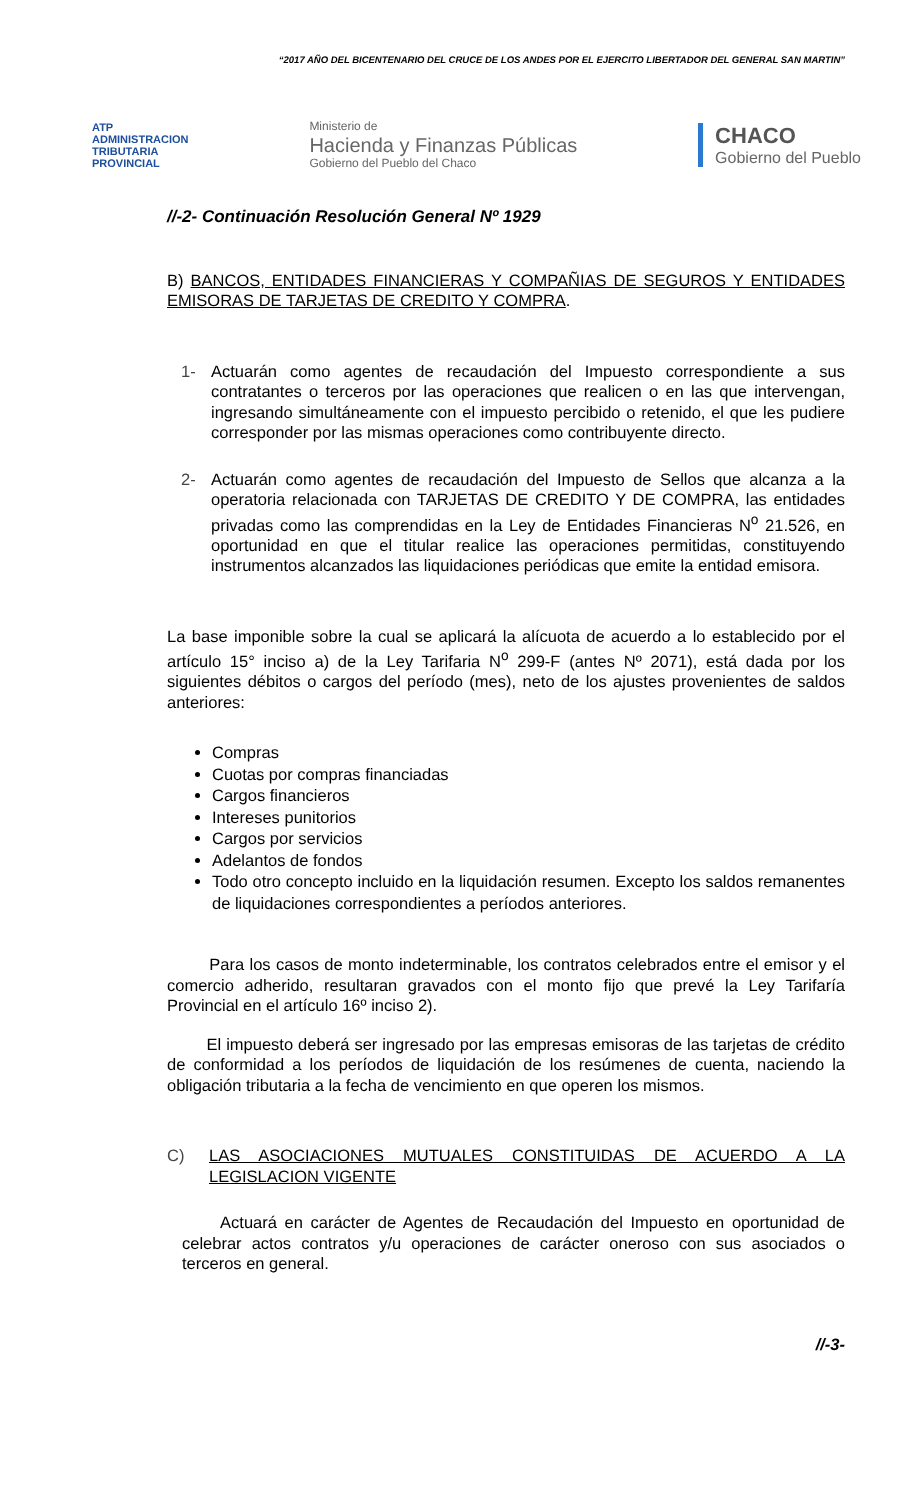“2017 AÑO DEL BICENTENARIO DEL CRUCE DE LOS ANDES POR EL EJERCITO LIBERTADOR DEL GENERAL SAN MARTIN”
ATP
ADMINISTRACION
TRIBUTARIA
PROVINCIAL
Ministerio de
Hacienda y Finanzas Públicas
Gobierno del Pueblo del Chaco
CHACO
Gobierno del Pueblo
//-2- Continuación Resolución General Nº 1929
B) BANCOS, ENTIDADES FINANCIERAS Y COMPAÑIAS DE SEGUROS Y ENTIDADES EMISORAS DE TARJETAS DE CREDITO Y COMPRA.
1- Actuarán como agentes de recaudación del Impuesto correspondiente a sus contratantes o terceros por las operaciones que realicen o en las que intervengan, ingresando simultáneamente con el impuesto percibido o retenido, el que les pudiere corresponder por las mismas operaciones como contribuyente directo.
2- Actuarán como agentes de recaudación del Impuesto de Sellos que alcanza a la operatoria relacionada con TARJETAS DE CREDITO Y DE COMPRA, las entidades privadas como las comprendidas en la Ley de Entidades Financieras N<sup>o</sup> 21.526, en oportunidad en que el titular realice las operaciones permitidas, constituyendo instrumentos alcanzados las liquidaciones periódicas que emite la entidad emisora.
La base imponible sobre la cual se aplicará la alícuota de acuerdo a lo establecido por el artículo 15° inciso a) de la Ley Tarifaria N<sup>o</sup> 299-F (antes Nº 2071), está dada por los siguientes débitos o cargos del período (mes), neto de los ajustes provenientes de saldos anteriores:
Compras
Cuotas por compras financiadas
Cargos financieros
Intereses punitorios
Cargos por servicios
Adelantos de fondos
Todo otro concepto incluido en la liquidación resumen. Excepto los saldos remanentes de liquidaciones correspondientes a períodos anteriores.
Para los casos de monto indeterminable, los contratos celebrados entre el emisor y el comercio adherido, resultaran gravados con el monto fijo que prevé la Ley Tarifaría Provincial en el artículo 16º inciso 2).
El impuesto deberá ser ingresado por las empresas emisoras de las tarjetas de crédito de conformidad a los períodos de liquidación de los resúmenes de cuenta, naciendo la obligación tributaria a la fecha de vencimiento en que operen los mismos.
C) LAS ASOCIACIONES MUTUALES CONSTITUIDAS DE ACUERDO A LA LEGISLACION VIGENTE
Actuará en carácter de Agentes de Recaudación del Impuesto en oportunidad de celebrar actos contratos y/u operaciones de carácter oneroso con sus asociados o terceros en general.
//-3-